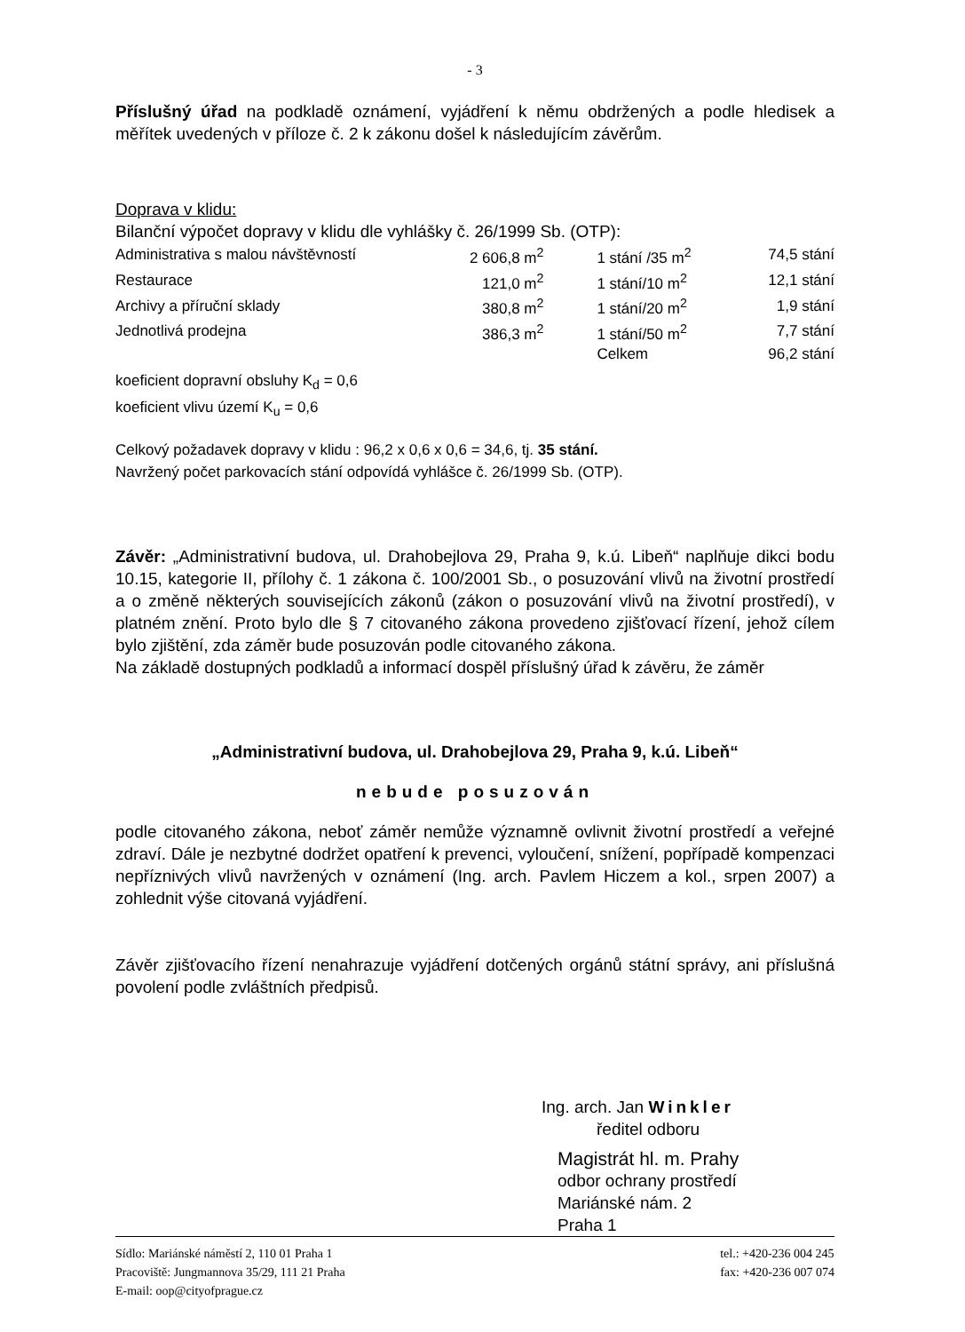- 3
Příslušný úřad na podkladě oznámení, vyjádření k němu obdržených a podle hledisek a měřítek uvedených v příloze č. 2 k zákonu došel k následujícím závěrům.
Doprava v klidu:
Bilanční výpočet dopravy v klidu dle vyhlášky č. 26/1999 Sb. (OTP):
| Administrativa s malou návštěvností | 2 606,8 m<sup>2</sup> | 1 stání /35 m<sup>2</sup> | 74,5 stání |
| Restaurace | 121,0 m<sup>2</sup> | 1 stání/10 m<sup>2</sup> | 12,1 stání |
| Archivy a příruční sklady | 380,8 m<sup>2</sup> | 1 stání/20 m<sup>2</sup> | 1,9 stání |
| Jednotlivá prodejna | 386,3 m<sup>2</sup> | 1 stání/50 m<sup>2</sup> | 7,7 stání |
| | | Celkem | 96,2 stání |
koeficient dopravní obsluhy K<sub>d</sub> = 0,6
koeficient vlivu území K<sub>u</sub> = 0,6
Celkový požadavek dopravy v klidu : 96,2 x 0,6 x 0,6 = 34,6, tj. 35 stání.
Navržený počet parkovacích stání odpovídá vyhlášce č. 26/1999 Sb. (OTP).
Závěr: „Administrativní budova, ul. Drahobejlova 29, Praha 9, k.ú. Libeň“ naplňuje dikci bodu 10.15, kategorie II, přílohy č. 1 zákona č. 100/2001 Sb., o posuzování vlivů na životní prostředí a o změně některých souvisejících zákonů (zákon o posuzování vlivů na životní prostředí), v platném znění. Proto bylo dle § 7 citovaného zákona provedeno zjišťovací řízení, jehož cílem bylo zjištění, zda záměr bude posuzován podle citovaného zákona.
Na základě dostupných podkladů a informací dospěl příslušný úřad k závěru, že záměr
„Administrativní budova, ul. Drahobejlova 29, Praha 9, k.ú. Libeň“
nebude posuzován
podle citovaného zákona, neboť záměr nemůže významně ovlivnit životní prostředí a veřejné zdraví. Dále je nezbytné dodržet opatření k prevenci, vyloučení, snížení, popřípadě kompenzaci nepříznivých vlivů navržených v oznámení (Ing. arch. Pavlem Hiczem a kol., srpen 2007) a zohlednit výše citovaná vyjádření.
Závěr zjišťovacího řízení nenahrazuje vyjádření dotčených orgánů státní správy, ani příslušná povolení podle zvláštních předpisů.
Ing. arch. Jan Winkler
ředitel odboru
Magistrát hl. m. Prahy
odbor ochrany prostředí
Mariánské nám. 2
Praha 1
Sídlo: Mariánské náměstí 2, 110 01 Praha 1
Pracoviště: Jungmannova 35/29, 111 21 Praha
E-mail: oop@cityofprague.cz
tel.: +420-236 004 245
fax: +420-236 007 074